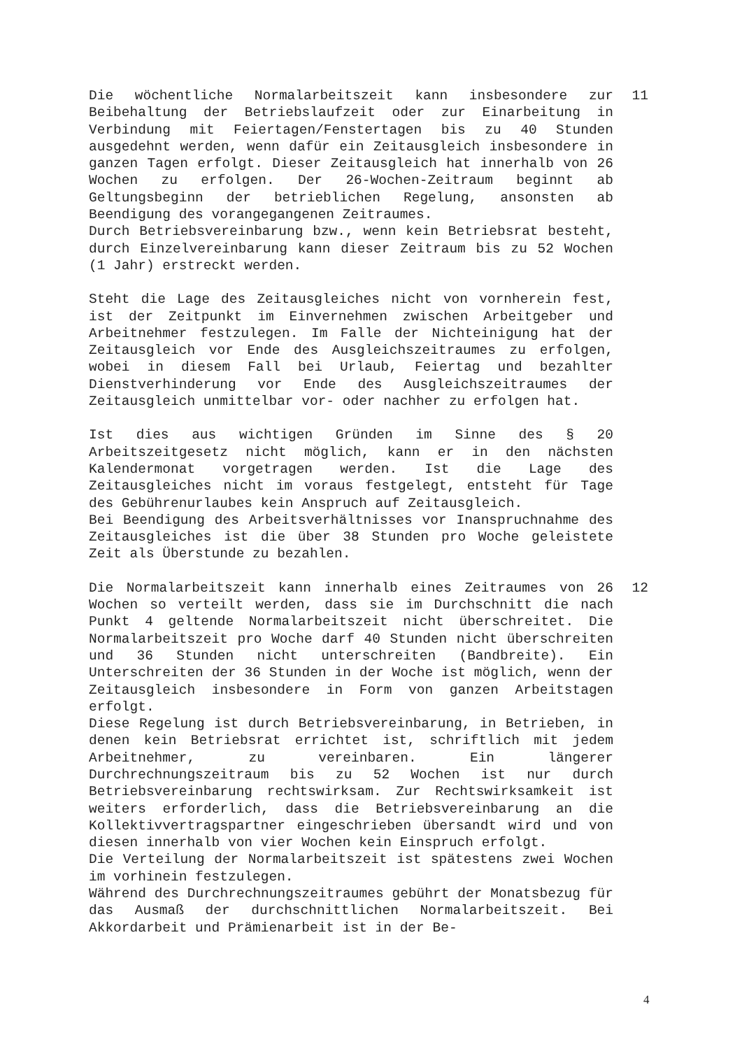Die wöchentliche Normalarbeitszeit kann insbesondere zur Beibehaltung der Betriebslaufzeit oder zur Einarbeitung in Verbindung mit Feiertagen/Fenstertagen bis zu 40 Stunden ausgedehnt werden, wenn dafür ein Zeitausgleich insbesondere in ganzen Tagen erfolgt. Dieser Zeitausgleich hat innerhalb von 26 Wochen zu erfolgen. Der 26-Wochen-Zeitraum beginnt ab Geltungsbeginn der betrieblichen Regelung, ansonsten ab Beendigung des vorangegangenen Zeitraumes.
Durch Betriebsvereinbarung bzw., wenn kein Betriebsrat besteht, durch Einzelvereinbarung kann dieser Zeitraum bis zu 52 Wochen (1 Jahr) erstreckt werden.
11
Steht die Lage des Zeitausgleiches nicht von vornherein fest, ist der Zeitpunkt im Einvernehmen zwischen Arbeitgeber und Arbeitnehmer festzulegen. Im Falle der Nichteinigung hat der Zeitausgleich vor Ende des Ausgleichszeitraumes zu erfolgen, wobei in diesem Fall bei Urlaub, Feiertag und bezahlter Dienstverhinderung vor Ende des Ausgleichszeitraumes der Zeitausgleich unmittelbar vor- oder nachher zu erfolgen hat.
Ist dies aus wichtigen Gründen im Sinne des § 20 Arbeitszeitgesetz nicht möglich, kann er in den nächsten Kalendermonat vorgetragen werden. Ist die Lage des Zeitausgleiches nicht im voraus festgelegt, entsteht für Tage des Gebührenurlaubes kein Anspruch auf Zeitausgleich.
Bei Beendigung des Arbeitsverhältnisses vor Inanspruchnahme des Zeitausgleiches ist die über 38 Stunden pro Woche geleistete Zeit als Überstunde zu bezahlen.
Die Normalarbeitszeit kann innerhalb eines Zeitraumes von 26 Wochen so verteilt werden, dass sie im Durchschnitt die nach Punkt 4 geltende Normalarbeitszeit nicht überschreitet. Die Normalarbeitszeit pro Woche darf 40 Stunden nicht überschreiten und 36 Stunden nicht unterschreiten (Bandbreite). Ein Unterschreiten der 36 Stunden in der Woche ist möglich, wenn der Zeitausgleich insbesondere in Form von ganzen Arbeitstagen erfolgt.
Diese Regelung ist durch Betriebsvereinbarung, in Betrieben, in denen kein Betriebsrat errichtet ist, schriftlich mit jedem Arbeitnehmer, zu vereinbaren. Ein längerer Durchrechnungszeitraum bis zu 52 Wochen ist nur durch Betriebsvereinbarung rechtswirksam. Zur Rechtswirksamkeit ist weiters erforderlich, dass die Betriebsvereinbarung an die Kollektivvertragspartner eingeschrieben übersandt wird und von diesen innerhalb von vier Wochen kein Einspruch erfolgt.
Die Verteilung der Normalarbeitszeit ist spätestens zwei Wochen im vorhinein festzulegen.
Während des Durchrechnungszeitraumes gebührt der Monatsbezug für das Ausmaß der durchschnittlichen Normalarbeitszeit. Bei Akkordarbeit und Prämienarbeit ist in der Be-
12
4